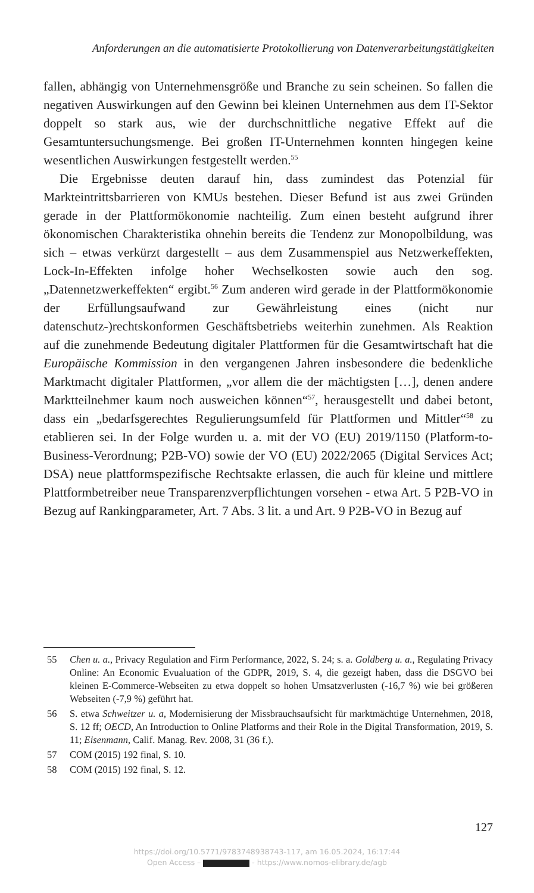Anforderungen an die automatisierte Protokollierung von Datenverarbeitungstätigkeiten
fallen, abhängig von Unternehmensgröße und Branche zu sein scheinen. So fallen die negativen Auswirkungen auf den Gewinn bei kleinen Unternehmen aus dem IT-Sektor doppelt so stark aus, wie der durchschnittliche negative Effekt auf die Gesamtuntersuchungsmenge. Bei großen IT-Unternehmen konnten hingegen keine wesentlichen Auswirkungen festgestellt werden.<sup>55</sup>
Die Ergebnisse deuten darauf hin, dass zumindest das Potenzial für Markteintrittsbarrieren von KMUs bestehen. Dieser Befund ist aus zwei Gründen gerade in der Plattformökonomie nachteilig. Zum einen besteht aufgrund ihrer ökonomischen Charakteristika ohnehin bereits die Tendenz zur Monopolbildung, was sich – etwas verkürzt dargestellt – aus dem Zusammenspiel aus Netzwerkeffekten, Lock-In-Effekten infolge hoher Wechselkosten sowie auch den sog. „Datennetzwerkeffekten“ ergibt.<sup>56</sup> Zum anderen wird gerade in der Plattformökonomie der Erfüllungsaufwand zur Gewährleistung eines (nicht nur datenschutz-)rechtskonformen Geschäftsbetriebs weiterhin zunehmen. Als Reaktion auf die zunehmende Bedeutung digitaler Plattformen für die Gesamtwirtschaft hat die Europäische Kommission in den vergangenen Jahren insbesondere die bedenkliche Marktmacht digitaler Plattformen, „vor allem die der mächtigsten […], denen andere Marktteilnehmer kaum noch ausweichen können“<sup>57</sup>, herausgestellt und dabei betont, dass ein „bedarfsgerechtes Regulierungsumfeld für Plattformen und Mittler“<sup>58</sup> zu etablieren sei. In der Folge wurden u. a. mit der VO (EU) 2019/1150 (Platform-to-Business-Verordnung; P2B-VO) sowie der VO (EU) 2022/2065 (Digital Services Act; DSA) neue plattformspezifische Rechtsakte erlassen, die auch für kleine und mittlere Plattformbetreiber neue Transparenzverpflichtungen vorsehen - etwa Art. 5 P2B-VO in Bezug auf Rankingparameter, Art. 7 Abs. 3 lit. a und Art. 9 P2B-VO in Bezug auf
55 Chen u. a., Privacy Regulation and Firm Performance, 2022, S. 24; s. a. Goldberg u. a., Regulating Privacy Online: An Economic Evualuation of the GDPR, 2019, S. 4, die gezeigt haben, dass die DSGVO bei kleinen E-Commerce-Webseiten zu etwa doppelt so hohen Umsatzverlusten (-16,7 %) wie bei größeren Webseiten (-7,9 %) geführt hat.
56 S. etwa Schweitzer u. a, Modernisierung der Missbrauchsaufsicht für marktmächtige Unternehmen, 2018, S. 12 ff; OECD, An Introduction to Online Platforms and their Role in the Digital Transformation, 2019, S. 11; Eisenmann, Calif. Manag. Rev. 2008, 31 (36 f.).
57 COM (2015) 192 final, S. 10.
58 COM (2015) 192 final, S. 12.
127
https://doi.org/10.5771/9783748938743-117, am 16.05.2024, 16:17:44
Open Access – - https://www.nomos-elibrary.de/agb